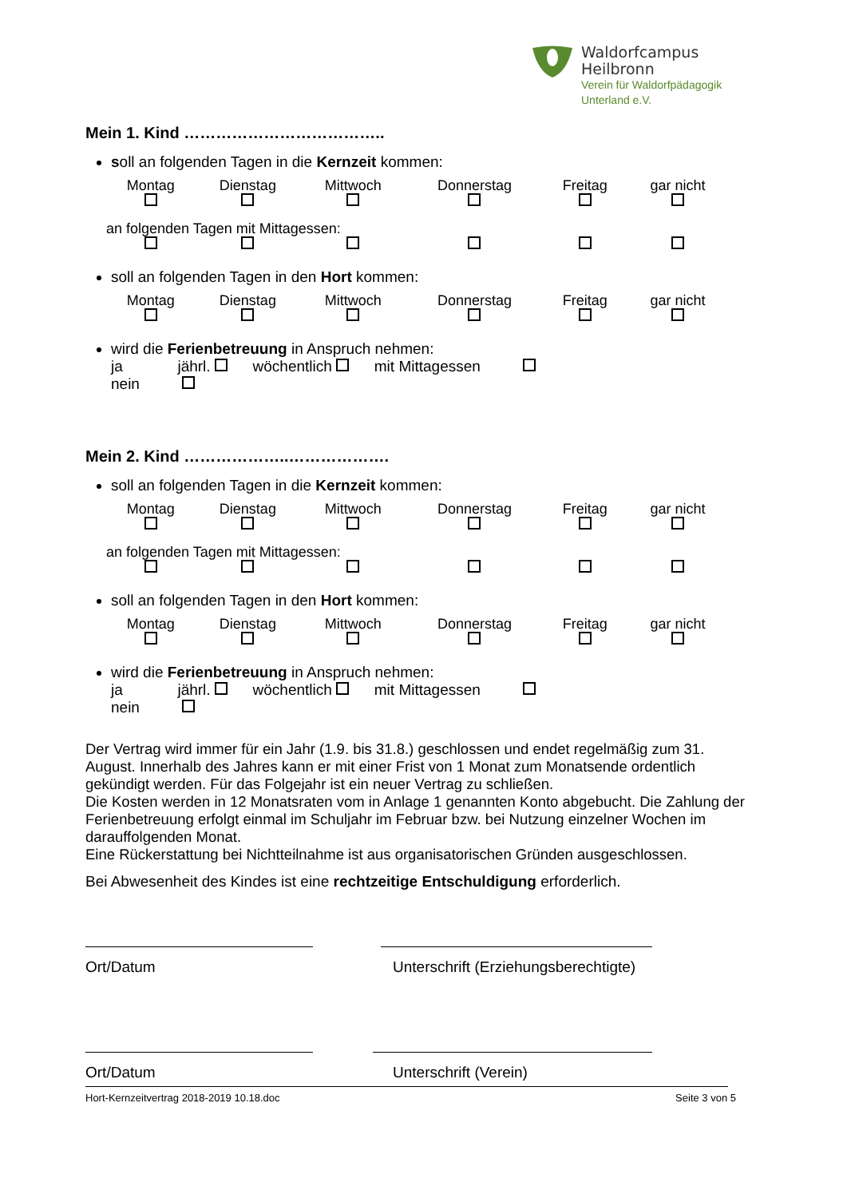Waldorfcampus
Heilbronn
Verein für Waldorfpädagogik
Unterland e.V.
Mein 1. Kind ………………………………..
soll an folgenden Tagen in die Kernzeit kommen:
| Montag | Dienstag | Mittwoch | Donnerstag | Freitag | gar nicht |
| an folgenden Tagen mit Mittagessen: | | | | | |
soll an folgenden Tagen in den Hort kommen:
| Montag | Dienstag | Mittwoch | Donnerstag | Freitag | gar nicht |
wird die Ferienbetreuung in Anspruch nehmen:
ja jährl. wöchentlich mit Mittagessen
nein
Mein 2. Kind ………………..……………….
soll an folgenden Tagen in die Kernzeit kommen:
| Montag | Dienstag | Mittwoch | Donnerstag | Freitag | gar nicht |
| an folgenden Tagen mit Mittagessen: | | | | | |
soll an folgenden Tagen in den Hort kommen:
| Montag | Dienstag | Mittwoch | Donnerstag | Freitag | gar nicht |
wird die Ferienbetreuung in Anspruch nehmen:
ja jährl. wöchentlich mit Mittagessen
nein
Der Vertrag wird immer für ein Jahr (1.9. bis 31.8.) geschlossen und endet regelmäßig zum 31. August. Innerhalb des Jahres kann er mit einer Frist von 1 Monat zum Monatsende ordentlich gekündigt werden. Für das Folgejahr ist ein neuer Vertrag zu schließen.
Die Kosten werden in 12 Monatsraten vom in Anlage 1 genannten Konto abgebucht. Die Zahlung der Ferienbetreuung erfolgt einmal im Schuljahr im Februar bzw. bei Nutzung einzelner Wochen im darauffolgenden Monat.
Eine Rückerstattung bei Nichtteilnahme ist aus organisatorischen Gründen ausgeschlossen.
Bei Abwesenheit des Kindes ist eine rechtzeitige Entschuldigung erforderlich.
Ort/Datum Unterschrift (Erziehungsberechtigte)
Ort/Datum Unterschrift (Verein)
Hort-Kernzeitvertrag 2018-2019 10.18.doc Seite 3 von 5